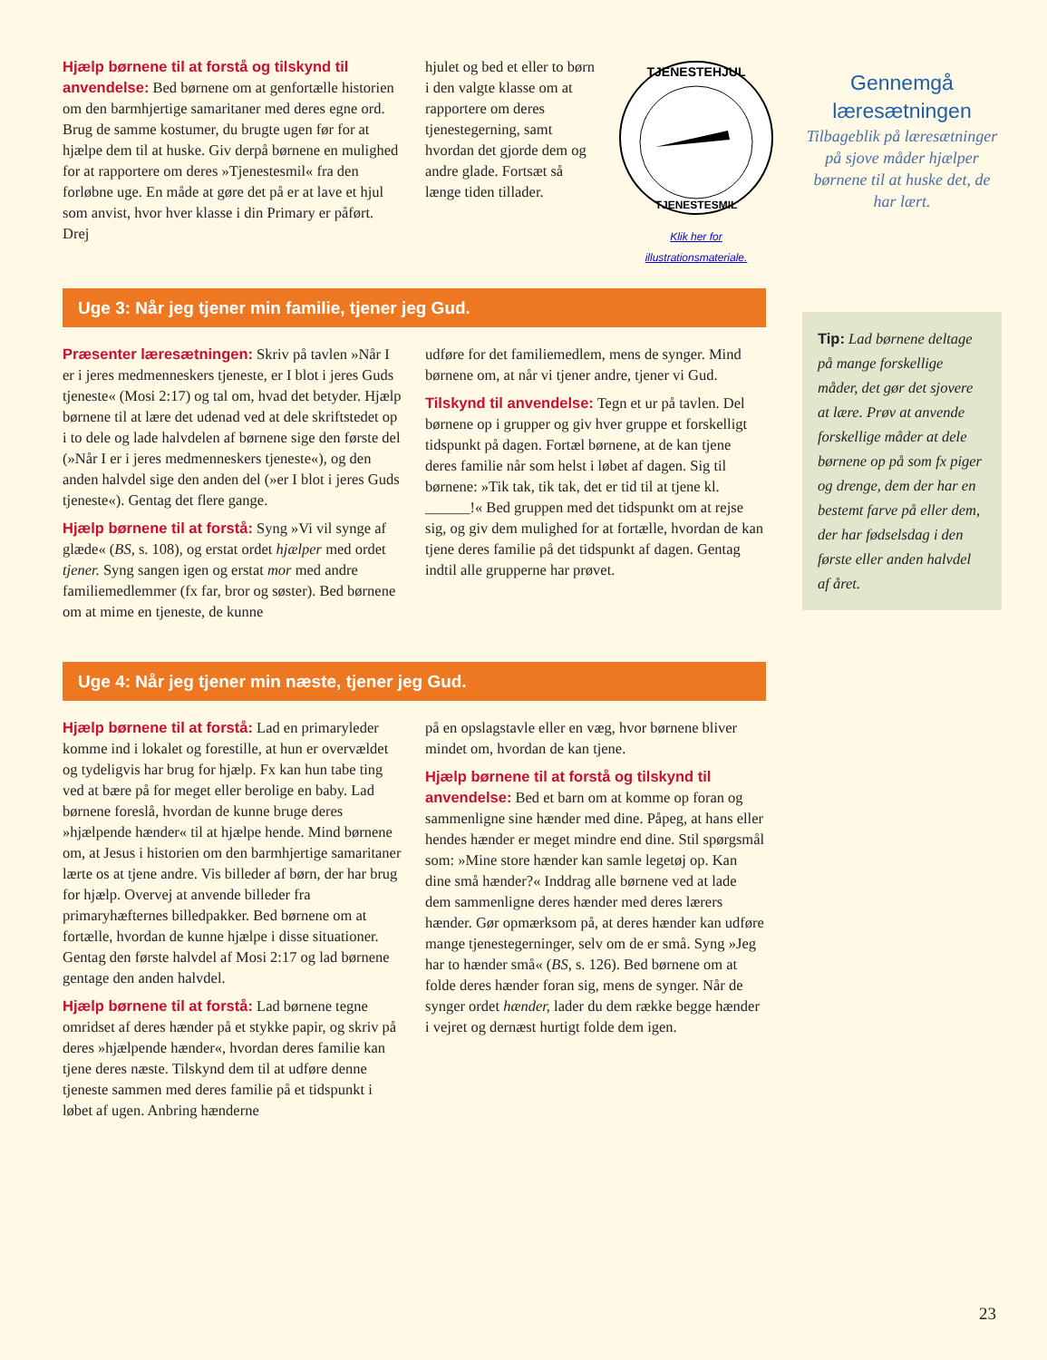Hjælp børnene til at forstå og tilskynd til anvendelse: Bed børnene om at genfortælle historien om den barmhjertige samaritaner med deres egne ord. Brug de samme kostumer, du brugte ugen før for at hjælpe dem til at huske. Giv derpå børnene en mulighed for at rapportere om deres »Tjenestesmil« fra den forløbne uge. En måde at gøre det på er at lave et hjul som anvist, hvor hver klasse i din Primary er påført. Drej
hjulet og bed et eller to børn i den valgte klasse om at rapportere om deres tjenestegerning, samt hvordan det gjorde dem og andre glade. Fortsæt så længe tiden tillader.
TJENESTEHJUL
TJENESTESMIL
Klik her for illustrationsmateriale.
Uge 3: Når jeg tjener min familie, tjener jeg Gud.
Præsenter læresætningen: Skriv på tavlen »Når I er i jeres medmenneskers tjeneste, er I blot i jeres Guds tjeneste« (Mosi 2:17) og tal om, hvad det betyder. Hjælp børnene til at lære det udenad ved at dele skriftstedet op i to dele og lade halvdelen af børnene sige den første del (»Når I er i jeres medmenneskers tjeneste«), og den anden halvdel sige den anden del (»er I blot i jeres Guds tjeneste«). Gentag det flere gange.
Hjælp børnene til at forstå: Syng »Vi vil synge af glæde« (BS, s. 108), og erstat ordet hjælper med ordet tjener. Syng sangen igen og erstat mor med andre familiemedlemmer (fx far, bror og søster). Bed børnene om at mime en tjeneste, de kunne
udføre for det familiemedlem, mens de synger. Mind børnene om, at når vi tjener andre, tjener vi Gud.
Tilskynd til anvendelse: Tegn et ur på tavlen. Del børnene op i grupper og giv hver gruppe et forskelligt tidspunkt på dagen. Fortæl børnene, at de kan tjene deres familie når som helst i løbet af dagen. Sig til børnene: »Tik tak, tik tak, det er tid til at tjene kl. ______!« Bed gruppen med det tidspunkt om at rejse sig, og giv dem mulighed for at fortælle, hvordan de kan tjene deres familie på det tidspunkt af dagen. Gentag indtil alle grupperne har prøvet.
Uge 4: Når jeg tjener min næste, tjener jeg Gud.
Hjælp børnene til at forstå: Lad en primaryleder komme ind i lokalet og forestille, at hun er overvældet og tydeligvis har brug for hjælp. Fx kan hun tabe ting ved at bære på for meget eller berolige en baby. Lad børnene foreslå, hvordan de kunne bruge deres »hjælpende hænder« til at hjælpe hende. Mind børnene om, at Jesus i historien om den barmhjertige samaritaner lærte os at tjene andre. Vis billeder af børn, der har brug for hjælp. Overvej at anvende billeder fra primaryhæfternes billedpakker. Bed børnene om at fortælle, hvordan de kunne hjælpe i disse situationer. Gentag den første halvdel af Mosi 2:17 og lad børnene gentage den anden halvdel.
Hjælp børnene til at forstå: Lad børnene tegne omridset af deres hænder på et stykke papir, og skriv på deres »hjælpende hænder«, hvordan deres familie kan tjene deres næste. Tilskynd dem til at udføre denne tjeneste sammen med deres familie på et tidspunkt i løbet af ugen. Anbring hænderne
på en opslagstavle eller en væg, hvor børnene bliver mindet om, hvordan de kan tjene.
Hjælp børnene til at forstå og tilskynd til anvendelse: Bed et barn om at komme op foran og sammenligne sine hænder med dine. Påpeg, at hans eller hendes hænder er meget mindre end dine. Stil spørgsmål som: »Mine store hænder kan samle legetøj op. Kan dine små hænder?« Inddrag alle børnene ved at lade dem sammenligne deres hænder med deres lærers hænder. Gør opmærksom på, at deres hænder kan udføre mange tjenestegerninger, selv om de er små. Syng »Jeg har to hænder små« (BS, s. 126). Bed børnene om at folde deres hænder foran sig, mens de synger. Når de synger ordet hænder, lader du dem række begge hænder i vejret og dernæst hurtigt folde dem igen.
Gennemgå
læresætningen
Tilbageblik på læresætninger på sjove måder hjælper børnene til at huske det, de har lært.
Tip: Lad børnene deltage på mange forskellige måder, det gør det sjovere at lære. Prøv at anvende forskellige måder at dele børnene op på som fx piger og drenge, dem der har en bestemt farve på eller dem, der har fødselsdag i den første eller anden halvdel af året.
23